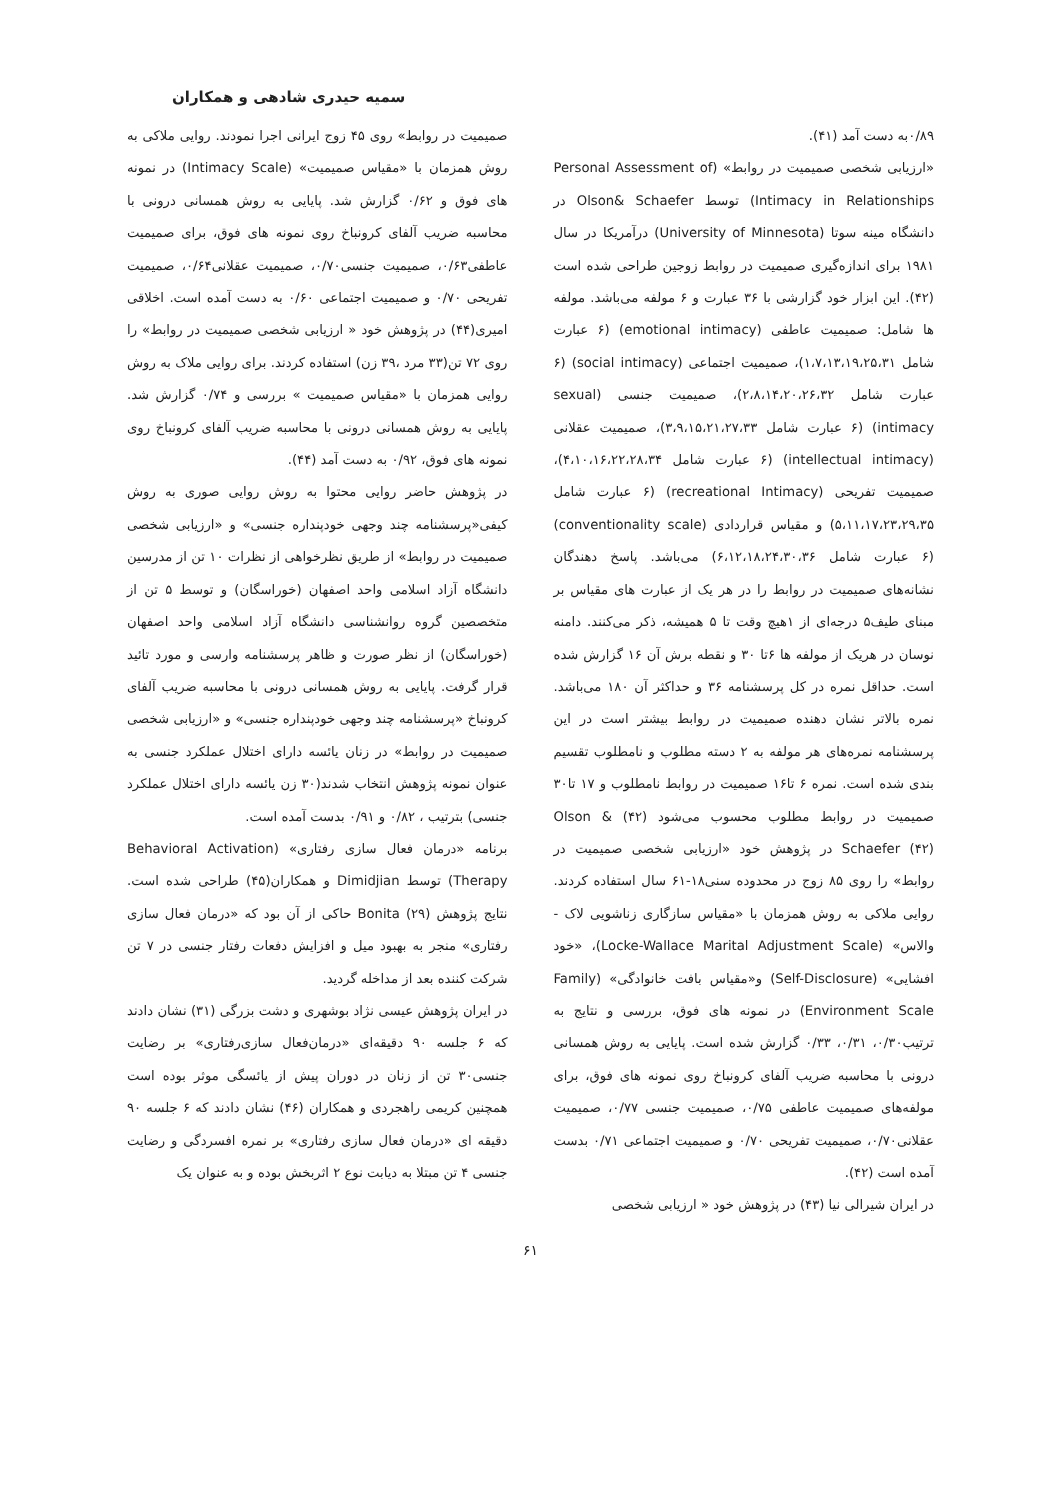سمیه حیدری شادهی و همکاران
۰/۸۹به دست آمد (۴۱).
«ارزیابی شخصی صمیمیت در روابط» (Personal Assessment of Intimacy in Relationships) توسط Olson& Schaefer در دانشگاه مینه سوتا (University of Minnesota) درآمریکا در سال ۱۹۸۱ برای اندازه‌گیری صمیمیت در روابط زوجین طراحی شده است (۴۲). این ابزار خود گزارشی با ۳۶ عبارت و ۶ مولفه می‌باشد. مولفه ها شامل: صمیمیت عاطفی (emotional intimacy) (۶ عبارت شامل ۱،۷،۱۳،۱۹،۲۵،۳۱)، صمیمیت اجتماعی (social intimacy) (۶ عبارت شامل ۲،۸،۱۴،۲۰،۲۶،۳۲)، صمیمیت جنسی (sexual intimacy) (۶ عبارت شامل ۳،۹،۱۵،۲۱،۲۷،۳۳)، صمیمیت عقلانی (intellectual intimacy) (۶ عبارت شامل ۴،۱۰،۱۶،۲۲،۲۸،۳۴)، صمیمیت تفریحی (recreational Intimacy) (۶ عبارت شامل ۵،۱۱،۱۷،۲۳،۲۹،۳۵) و مقیاس قراردادی (conventionality scale) (۶ عبارت شامل ۶،۱۲،۱۸،۲۴،۳۰،۳۶) می‌باشد. پاسخ دهندگان نشانه‌های صمیمیت در روابط را در هر یک از عبارت های مقیاس بر مبنای طیف۵ درجه‌ای از ۱هیچ وقت تا ۵ همیشه، ذکر می‌کنند. دامنه نوسان در هریک از مولفه ها ۶تا ۳۰ و نقطه برش آن ۱۶ گزارش شده است. حداقل نمره در کل پرسشنامه ۳۶ و حداکثر آن ۱۸۰ می‌باشد. نمره بالاتر نشان دهنده صمیمیت در روابط بیشتر است در این پرسشنامه نمره‌های هر مولفه به ۲ دسته مطلوب و نامطلوب تقسیم بندی شده است. نمره ۶ تا۱۶ صمیمیت در روابط نامطلوب و ۱۷ تا۳۰ صمیمیت در روابط مطلوب محسوب می‌شود (۴۲) Olson & Schaefer (۴۲) در پژوهش خود «ارزیابی شخصی صمیمیت در روابط» را روی ۸۵ زوج در محدوده سنی۱۸-۶۱ سال استفاده کردند. روایی ملاکی به روش همزمان با «مقیاس سازگاری زناشویی لاک - والاس» (Locke-Wallace Marital Adjustment Scale)، «خود افشایی» (Self-Disclosure) و«مقیاس بافت خانوادگی» (Family Environment Scale) در نمونه های فوق، بررسی و نتایج به ترتیب۰/۳۰، ۰/۳۱، ۰/۳۳ گزارش شده است. پایایی به روش همسانی درونی با محاسبه ضریب آلفای کرونباخ روی نمونه های فوق، برای مولفه‌های صمیمیت عاطفی ۰/۷۵، صمیمیت جنسی ۰/۷۷، صمیمیت عقلانی۰/۷۰، صمیمیت تفریحی ۰/۷۰ و صمیمیت اجتماعی ۰/۷۱ بدست آمده است (۴۲).
در ایران شیرالی نیا (۴۳) در پژوهش خود « ارزیابی شخصی
صمیمیت در روابط» روی ۴۵ زوج ایرانی اجرا نمودند. روایی ملاکی به روش همزمان با «مقیاس صمیمیت» (Intimacy Scale) در نمونه های فوق و ۰/۶۲ گزارش شد. پایایی به روش همسانی درونی با محاسبه ضریب آلفای کرونباخ روی نمونه های فوق، برای صمیمیت عاطفی۰/۶۳، صمیمیت جنسی۰/۷۰، صمیمیت عقلانی۰/۶۴، صمیمیت تفریحی ۰/۷۰ و صمیمیت اجتماعی ۰/۶۰ به دست آمده است. اخلاقی امیری(۴۴) در پژوهش خود « ارزیابی شخصی صمیمیت در روابط» را روی ۷۲ تن(۳۳ مرد ،۳۹ زن) استفاده کردند. برای روایی ملاک به روش روایی همزمان با «مقیاس صمیمیت » بررسی و ۰/۷۴ گزارش شد. پایایی به روش همسانی درونی با محاسبه ضریب آلفای کرونباخ روی نمونه های فوق، ۰/۹۲ به دست آمد (۴۴).
در پژوهش حاضر روایی محتوا به روش روایی صوری به روش کیفی«پرسشنامه چند وجهی خودپنداره جنسی» و «ارزیابی شخصی صمیمیت در روابط» از طریق نظرخواهی از نظرات ۱۰ تن از مدرسین دانشگاه آزاد اسلامی واحد اصفهان (خوراسگان) و توسط ۵ تن از متخصصین گروه روانشناسی دانشگاه آزاد اسلامی واحد اصفهان (خوراسگان) از نظر صورت و ظاهر پرسشنامه وارسی و مورد تائید قرار گرفت. پایایی به روش همسانی درونی با محاسبه ضریب آلفای کرونباخ «پرسشنامه چند وجهی خودپنداره جنسی» و «ارزیابی شخصی صمیمیت در روابط» در زنان یائسه دارای اختلال عملکرد جنسی به عنوان نمونه پژوهش انتخاب شدند(۳۰ زن یائسه دارای اختلال عملکرد جنسی) بترتیب ، ۰/۸۲ و ۰/۹۱ بدست آمده است.
برنامه «درمان فعال سازی رفتاری» (Behavioral Activation Therapy) توسط Dimidjian و همکاران(۴۵) طراحی شده است. نتایج پژوهش Bonita (۲۹) حاکی از آن بود که «درمان فعال سازی رفتاری» منجر به بهبود میل و افزایش دفعات رفتار جنسی در ۷ تن شرکت کننده بعد از مداخله گردید.
در ایران پژوهش عیسی نژاد بوشهری و دشت بزرگی (۳۱) نشان دادند که ۶ جلسه ۹۰ دقیقه‌ای «درمان‌فعال سازی‌رفتاری» بر رضایت جنسی۳۰ تن از زنان در دوران پیش از یائسگی موثر بوده است همچنین کریمی راهجردی و همکاران (۴۶) نشان دادند که ۶ جلسه ۹۰ دقیقه ای «درمان فعال سازی رفتاری» بر نمره افسردگی و رضایت جنسی ۴ تن مبتلا به دیابت نوع ۲ اثربخش بوده و به عنوان یک
۶۱